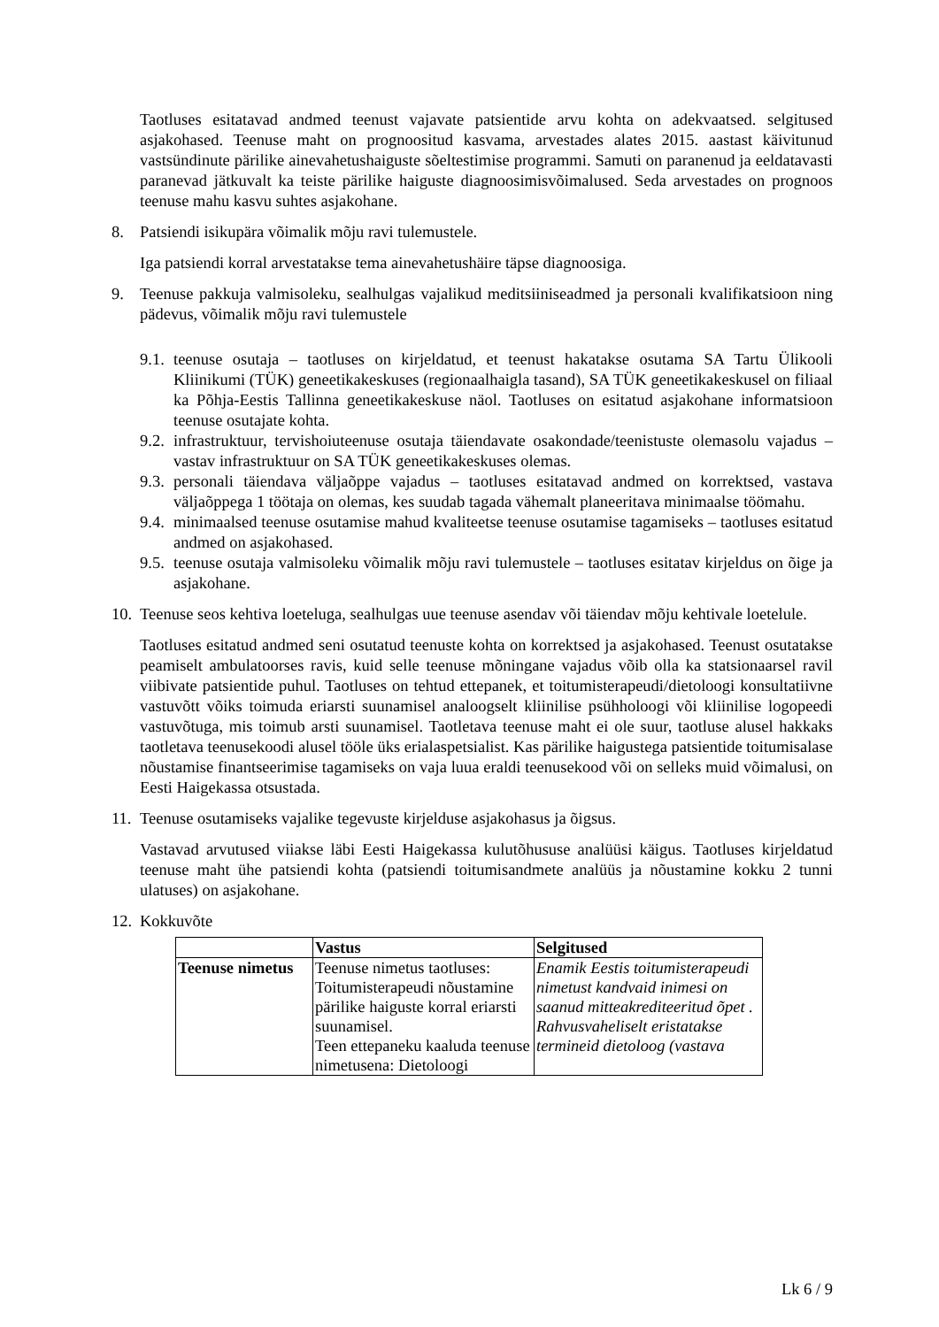Taotluses esitatavad andmed teenust vajavate patsientide arvu kohta on adekvaatsed. selgitused asjakohased. Teenuse maht on prognoositud kasvama, arvestades alates 2015. aastast käivitunud vastsündinute pärilike ainevahetushaiguste sõeltestimise programmi. Samuti on paranenud ja eeldatavasti paranevad jätkuvalt ka teiste pärilike haiguste diagnoosimisvõimalused. Seda arvestades on prognoos teenuse mahu kasvu suhtes asjakohane.
8. Patsiendi isikupära võimalik mõju ravi tulemustele.
Iga patsiendi korral arvestatakse tema ainevahetushäire täpse diagnoosiga.
9. Teenuse pakkuja valmisoleku, sealhulgas vajalikud meditsiiniseadmed ja personali kvalifikatsioon ning pädevus, võimalik mõju ravi tulemustele
9.1.
teenuse osutaja – taotluses on kirjeldatud, et teenust hakatakse osutama SA Tartu Ülikooli Kliinikumi (TÜK) geneetikakeskuses (regionaalhaigla tasand), SA TÜK geneetikakeskusel on filiaal ka Põhja-Eestis Tallinna geneetikakeskuse näol. Taotluses on esitatud asjakohane informatsioon teenuse osutajate kohta.
9.2.
infrastruktuur, tervishoiuteenuse osutaja täiendavate osakondade/teenistuste olemasolu vajadus – vastav infrastruktuur on SA TÜK geneetikakeskuses olemas.
9.3.
personali täiendava väljaõppe vajadus – taotluses esitatavad andmed on korrektsed, vastava väljaõppega 1 töötaja on olemas, kes suudab tagada vähemalt planeeritava minimaalse töömahu.
9.4.
minimaalsed teenuse osutamise mahud kvaliteetse teenuse osutamise tagamiseks – taotluses esitatud andmed on asjakohased.
9.5.
teenuse osutaja valmisoleku võimalik mõju ravi tulemustele – taotluses esitatav kirjeldus on õige ja asjakohane.
10.
Teenuse seos kehtiva loeteluga, sealhulgas uue teenuse asendav või täiendav mõju kehtivale loetelule.
Taotluses esitatud andmed seni osutatud teenuste kohta on korrektsed ja asjakohased. Teenust osutatakse peamiselt ambulatoorses ravis, kuid selle teenuse mõningane vajadus võib olla ka statsionaarsel ravil viibivate patsientide puhul. Taotluses on tehtud ettepanek, et toitumisterapeudi/dietoloogi konsultatiivne vastuvõtt võiks toimuda eriarsti suunamisel analoogselt kliinilise psühholoogi või kliinilise logopeedi vastuvõtuga, mis toimub arsti suunamisel. Taotletava teenuse maht ei ole suur, taotluse alusel hakkaks taotletava teenusekoodi alusel tööle üks erialaspetsialist. Kas pärilike haigustega patsientide toitumisalase nõustamise finantseerimise tagamiseks on vaja luua eraldi teenusekood või on selleks muid võimalusi, on Eesti Haigekassa otsustada.
11.
Teenuse osutamiseks vajalike tegevuste kirjelduse asjakohasus ja õigsus.
Vastavad arvutused viiakse läbi Eesti Haigekassa kulutõhususe analüüsi käigus. Taotluses kirjeldatud teenuse maht ühe patsiendi kohta (patsiendi toitumisandmete analüüs ja nõustamine kokku 2 tunni ulatuses) on asjakohane.
12.
Kokkuvõte
| | Vastus | Selgitused |
| --- | --- | --- |
| Teenuse nimetus | Teenuse nimetus taotluses: Toitumisterapeudi nõustamine pärilike haiguste korral eriarsti suunamisel. Teen ettepaneku kaaluda teenuse nimetusena: Dietoloogi | Enamik Eestis toitumisterapeudi nimetust kandvaid inimesi on saanud mitteakrediteeritud õpet . Rahvusvaheliselt eristatakse termineid dietoloog (vastava |
Lk 6 / 9